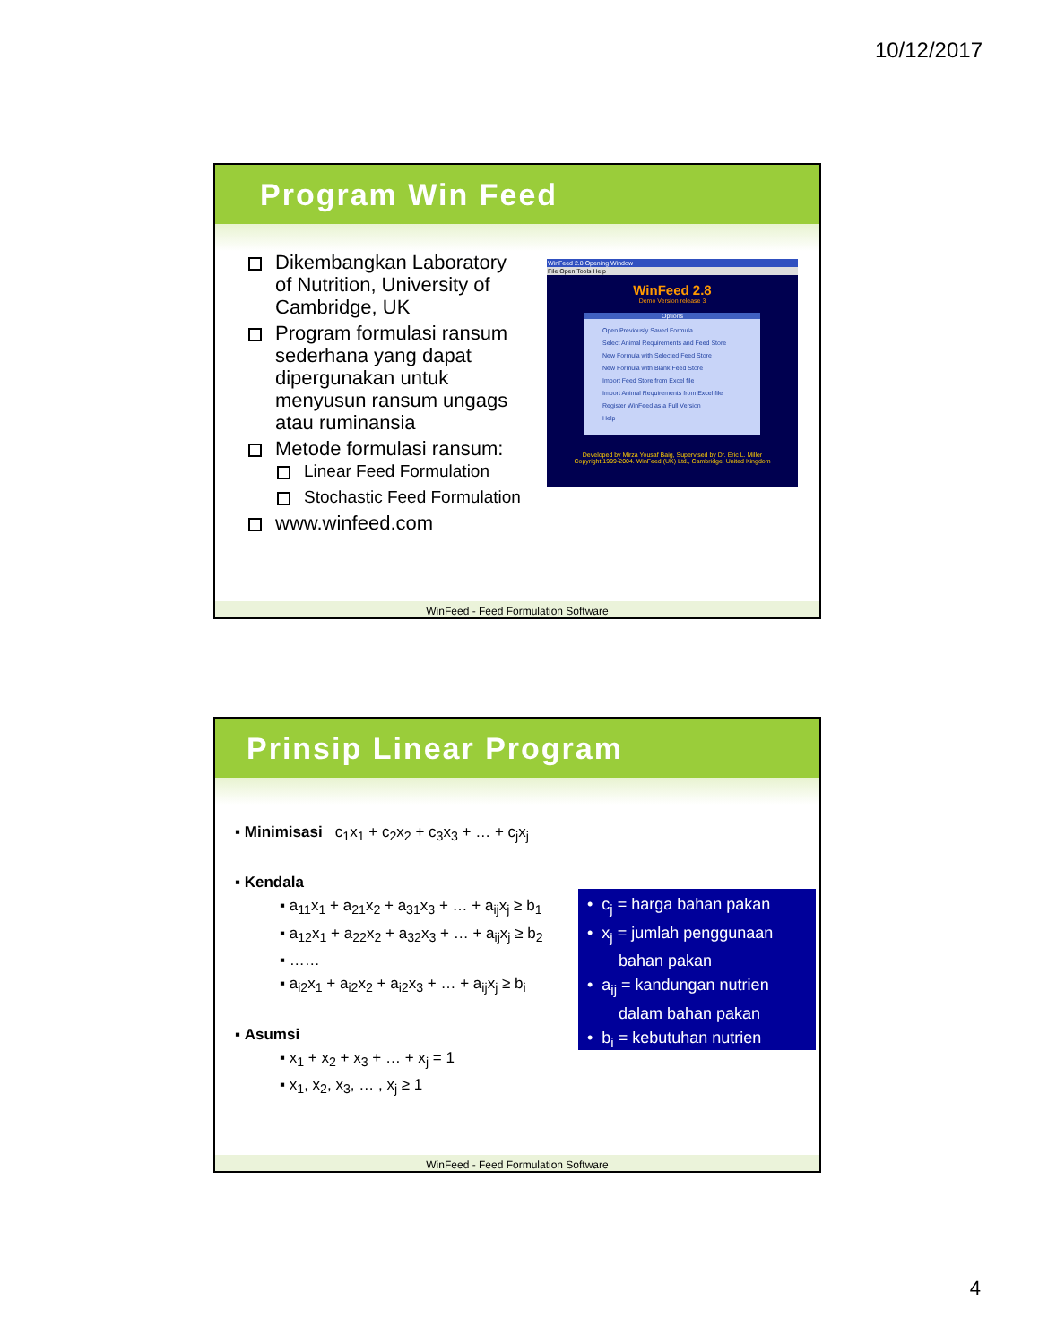10/12/2017
Program Win Feed
Dikembangkan Laboratory of Nutrition, University of Cambridge, UK
Program formulasi ransum sederhana yang dapat dipergunakan untuk menyusun ransum ungags atau ruminansia
Metode formulasi ransum:
Linear Feed Formulation
Stochastic Feed Formulation
www.winfeed.com
WinFeed 2.8 Opening Window
File Open Tools Help
WinFeed 2.8
Demo Version release 3
Options
Open Previously Saved Formula
Select Animal Requirements and Feed Store
New Formula with Selected Feed Store
New Formula with Blank Feed Store
Import Feed Store from Excel file
Import Animal Requirements from Excel file
Register WinFeed as a Full Version
Help
Developed by Mirza Yousaf Baig, Supervised by Dr. Eric L. Miller
Copyright 1999-2004. WinFeed (UK) Ltd., Cambridge, United Kingdom
WinFeed - Feed Formulation Software
Prinsip Linear Program
▪ Minimisasi c<sub>1</sub>x<sub>1</sub> + c<sub>2</sub>x<sub>2</sub> + c<sub>3</sub>x<sub>3</sub> + … + c<sub>j</sub>x<sub>j</sub>
▪ Kendala
▪ a<sub>11</sub>x<sub>1</sub> + a<sub>21</sub>x<sub>2</sub> + a<sub>31</sub>x<sub>3</sub> + … + a<sub>ij</sub>x<sub>j</sub> ≥ b<sub>1</sub>
▪ a<sub>12</sub>x<sub>1</sub> + a<sub>22</sub>x<sub>2</sub> + a<sub>32</sub>x<sub>3</sub> + … + a<sub>ij</sub>x<sub>j</sub> ≥ b<sub>2</sub>
▪ ……
▪ a<sub>i2</sub>x<sub>1</sub> + a<sub>i2</sub>x<sub>2</sub> + a<sub>i2</sub>x<sub>3</sub> + … + a<sub>ij</sub>x<sub>j</sub> ≥ b<sub>i</sub>
▪ Asumsi
▪ x<sub>1</sub> + x<sub>2</sub> + x<sub>3</sub> + … + x<sub>j</sub> = 1
▪ x<sub>1</sub>, x<sub>2</sub>, x<sub>3</sub>, … , x<sub>j</sub> ≥ 1
• c<sub>j</sub> = harga bahan pakan
• x<sub>j</sub> = jumlah penggunaan
bahan pakan
• a<sub>ij</sub> = kandungan nutrien
dalam bahan pakan
• b<sub>i</sub> = kebutuhan nutrien
WinFeed - Feed Formulation Software
4